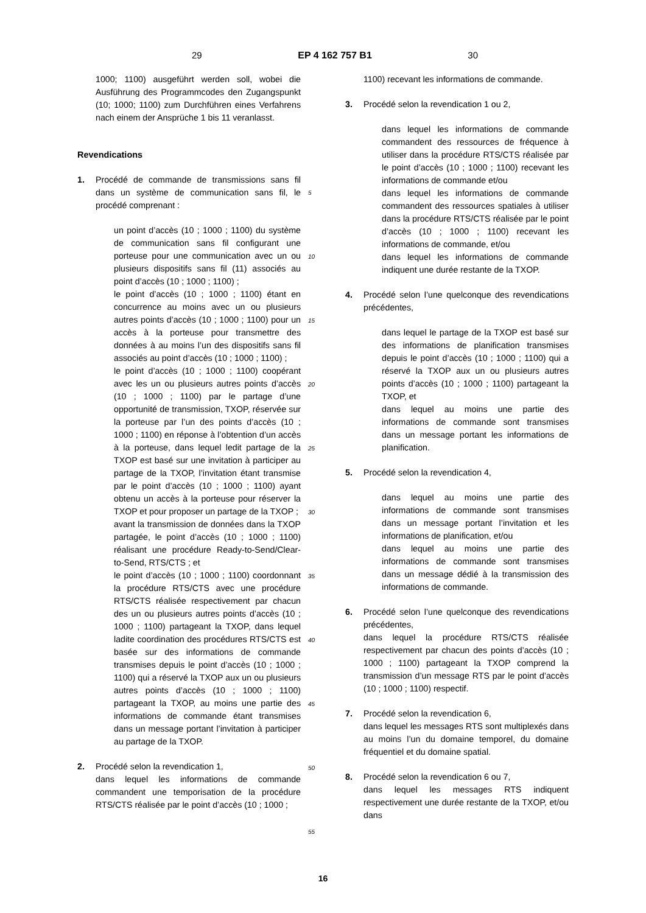29 EP 4 162 757 B1 30
1000; 1100) ausgeführt werden soll, wobei die Ausführung des Programmcodes den Zugangspunkt (10; 1000; 1100) zum Durchführen eines Verfahrens nach einem der Ansprüche 1 bis 11 veranlasst.
Revendications
1. Procédé de commande de transmissions sans fil dans un système de communication sans fil, le procédé comprenant :
un point d’accès (10 ; 1000 ; 1100) du système de communication sans fil configurant une porteuse pour une communication avec un ou plusieurs dispositifs sans fil (11) associés au point d’accès (10 ; 1000 ; 1100) ;
le point d’accès (10 ; 1000 ; 1100) étant en concurrence au moins avec un ou plusieurs autres points d’accès (10 ; 1000 ; 1100) pour un accès à la porteuse pour transmettre des données à au moins l’un des dispositifs sans fil associés au point d’accès (10 ; 1000 ; 1100) ;
le point d’accès (10 ; 1000 ; 1100) coopérant avec les un ou plusieurs autres points d’accès (10 ; 1000 ; 1100) par le partage d’une opportunité de transmission, TXOP, réservée sur la porteuse par l’un des points d’accès (10 ; 1000 ; 1100) en réponse à l’obtention d’un accès à la porteuse, dans lequel ledit partage de la TXOP est basé sur une invitation à participer au partage de la TXOP, l’invitation étant transmise par le point d’accès (10 ; 1000 ; 1100) ayant obtenu un accès à la porteuse pour réserver la TXOP et pour proposer un partage de la TXOP ;
avant la transmission de données dans la TXOP partagée, le point d’accès (10 ; 1000 ; 1100) réalisant une procédure Ready-to-Send/Clear-to-Send, RTS/CTS ; et
le point d’accès (10 ; 1000 ; 1100) coordonnant la procédure RTS/CTS avec une procédure RTS/CTS réalisée respectivement par chacun des un ou plusieurs autres points d’accès (10 ; 1000 ; 1100) partageant la TXOP, dans lequel ladite coordination des procédures RTS/CTS est basée sur des informations de commande transmises depuis le point d’accès (10 ; 1000 ; 1100) qui a réservé la TXOP aux un ou plusieurs autres points d’accès (10 ; 1000 ; 1100) partageant la TXOP, au moins une partie des informations de commande étant transmises dans un message portant l’invitation à participer au partage de la TXOP.
2. Procédé selon la revendication 1,
dans lequel les informations de commande commandent une temporisation de la procédure RTS/CTS réalisée par le point d’accès (10 ; 1000 ;
5
10
15
20
25
30
35
40
45
50
55
1100) recevant les informations de commande.
3. Procédé selon la revendication 1 ou 2,
dans lequel les informations de commande commandent des ressources de fréquence à utiliser dans la procédure RTS/CTS réalisée par le point d’accès (10 ; 1000 ; 1100) recevant les informations de commande et/ou
dans lequel les informations de commande commandent des ressources spatiales à utiliser dans la procédure RTS/CTS réalisée par le point d’accès (10 ; 1000 ; 1100) recevant les informations de commande, et/ou
dans lequel les informations de commande indiquent une durée restante de la TXOP.
4. Procédé selon l’une quelconque des revendications précédentes,
dans lequel le partage de la TXOP est basé sur des informations de planification transmises depuis le point d’accès (10 ; 1000 ; 1100) qui a réservé la TXOP aux un ou plusieurs autres points d’accès (10 ; 1000 ; 1100) partageant la TXOP, et
dans lequel au moins une partie des informations de commande sont transmises dans un message portant les informations de planification.
5. Procédé selon la revendication 4,
dans lequel au moins une partie des informations de commande sont transmises dans un message portant l’invitation et les informations de planification, et/ou
dans lequel au moins une partie des informations de commande sont transmises dans un message dédié à la transmission des informations de commande.
6. Procédé selon l’une quelconque des revendications précédentes,
dans lequel la procédure RTS/CTS réalisée respectivement par chacun des points d’accès (10 ; 1000 ; 1100) partageant la TXOP comprend la transmission d’un message RTS par le point d’accès (10 ; 1000 ; 1100) respectif.
7. Procédé selon la revendication 6,
dans lequel les messages RTS sont multiplexés dans au moins l’un du domaine temporel, du domaine fréquentiel et du domaine spatial.
8. Procédé selon la revendication 6 ou 7,
dans lequel les messages RTS indiquent respectivement une durée restante de la TXOP, et/ou dans
16